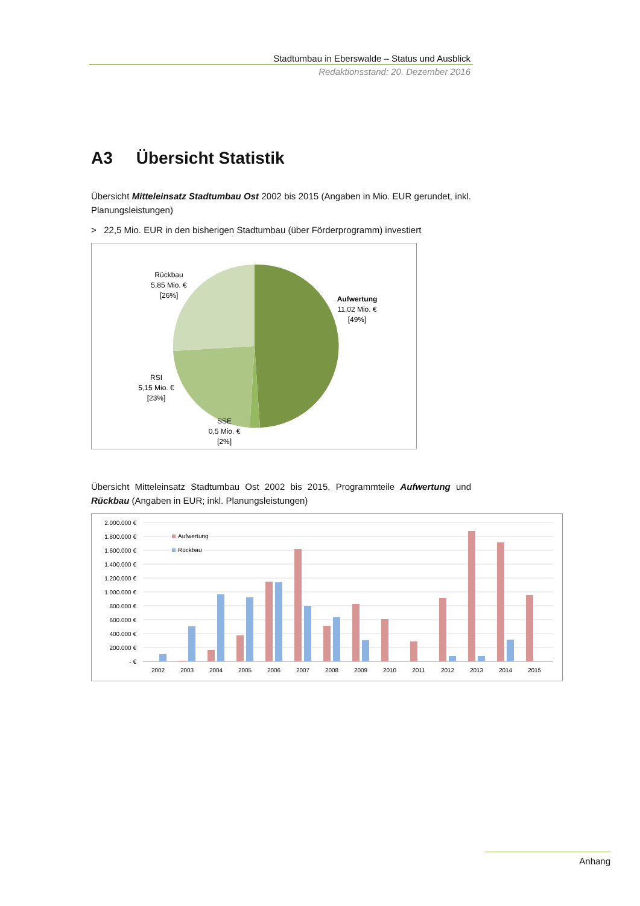Stadtumbau in Eberswalde – Status und Ausblick
Redaktionsstand: 20. Dezember 2016
A3 Übersicht Statistik
Übersicht Mitteleinsatz Stadtumbau Ost 2002 bis 2015 (Angaben in Mio. EUR gerundet, inkl. Planungsleistungen)
> 22,5 Mio. EUR in den bisherigen Stadtumbau (über Förderprogramm) investiert
Rückbau
5,85 Mio. €
[26%]
Aufwertung
11,02 Mio. €
[49%]
RSI
5,15 Mio. €
[23%]
SSE
0,5 Mio. €
[2%]
Übersicht Mitteleinsatz Stadtumbau Ost 2002 bis 2015, Programmteile Aufwertung und Rückbau (Angaben in EUR; inkl. Planungsleistungen)
2.000.000 €
1.800.000 €
1.600.000 €
1.400.000 €
1.200.000 €
1.000.000 €
800.000 €
600.000 €
400.000 €
200.000 €
- €
Aufwertung
Rückbau
2002
2003
2004
2005
2006
2007
2008
2009
2010
2011
2012
2013
2014
2015
Anhang